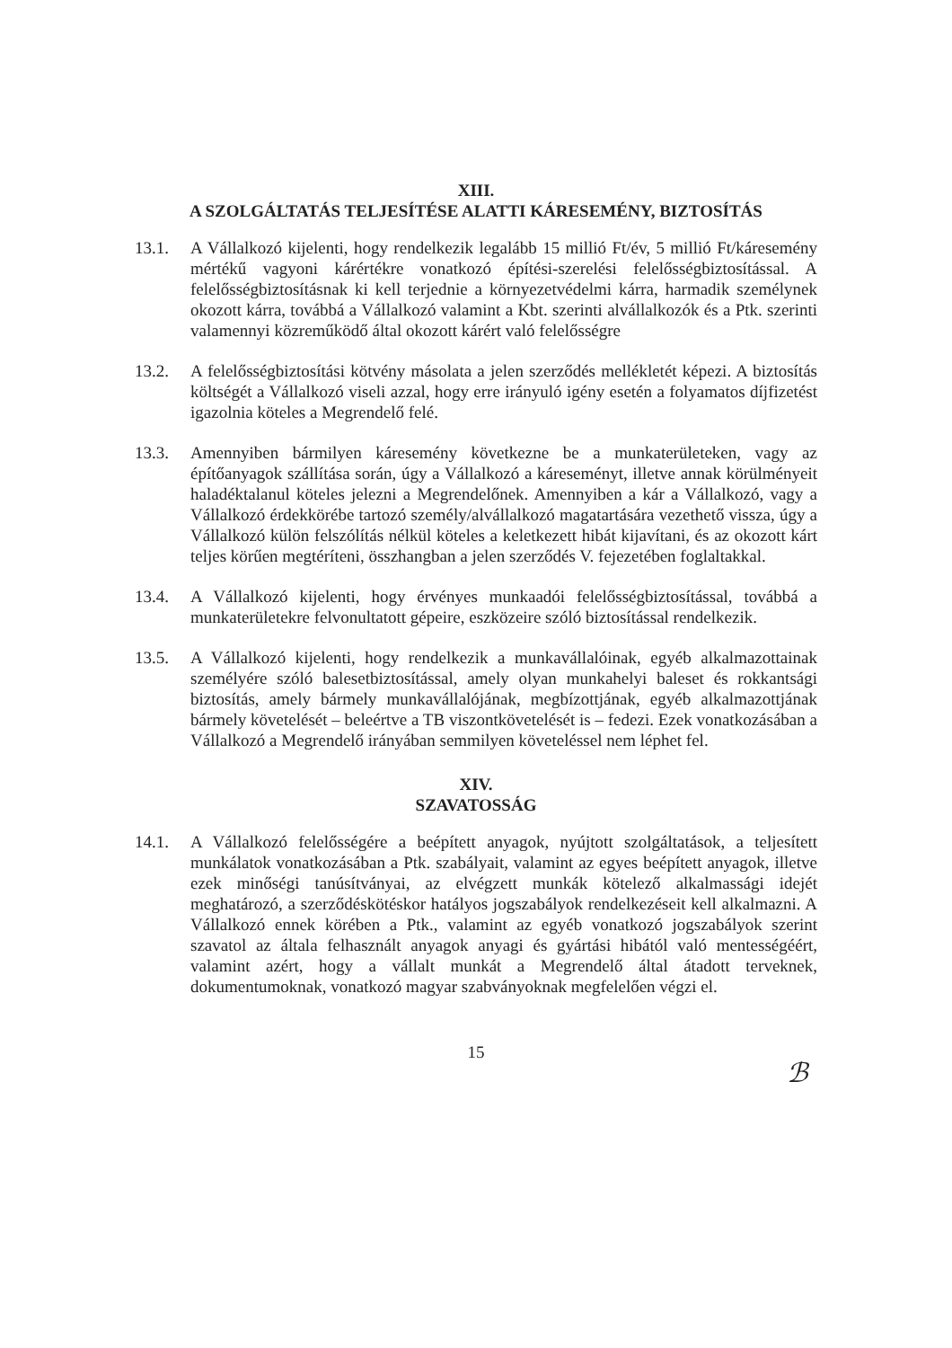XIII.
A SZOLGÁLTATÁS TELJESÍTÉSE ALATTI KÁRESEMÉNY, BIZTOSÍTÁS
13.1. A Vállalkozó kijelenti, hogy rendelkezik legalább 15 millió Ft/év, 5 millió Ft/káresemény mértékű vagyoni kárértékre vonatkozó építési-szerelési felelősségbiztosítással. A felelősségbiztosításnak ki kell terjednie a környezetvédelmi kárra, harmadik személynek okozott kárra, továbbá a Vállalkozó valamint a Kbt. szerinti alvállalkozók és a Ptk. szerinti valamennyi közreműködő által okozott kárért való felelősségre
13.2. A felelősségbiztosítási kötvény másolata a jelen szerződés mellékletét képezi. A biztosítás költségét a Vállalkozó viseli azzal, hogy erre irányuló igény esetén a folyamatos díjfizetést igazolnia köteles a Megrendelő felé.
13.3. Amennyiben bármilyen káresemény következne be a munkaterületeken, vagy az építőanyagok szállítása során, úgy a Vállalkozó a káreseményt, illetve annak körülményeit haladéktalanul köteles jelezni a Megrendelőnek. Amennyiben a kár a Vállalkozó, vagy a Vállalkozó érdekkörébe tartozó személy/alvállalkozó magatartására vezethető vissza, úgy a Vállalkozó külön felszólítás nélkül köteles a keletkezett hibát kijavítani, és az okozott kárt teljes körűen megtéríteni, összhangban a jelen szerződés V. fejezetében foglaltakkal.
13.4. A Vállalkozó kijelenti, hogy érvényes munkaadói felelősségbiztosítással, továbbá a munkaterületekre felvonultatott gépeire, eszközeire szóló biztosítással rendelkezik.
13.5. A Vállalkozó kijelenti, hogy rendelkezik a munkavállalóinak, egyéb alkalmazottainak személyére szóló balesetbiztosítással, amely olyan munkahelyi baleset és rokkantsági biztosítás, amely bármely munkavállalójának, megbízottjának, egyéb alkalmazottjának bármely követelését – beleértve a TB viszontkövetelését is – fedezi. Ezek vonatkozásában a Vállalkozó a Megrendelő irányában semmilyen követeléssel nem léphet fel.
XIV.
SZAVATOSSÁG
14.1. A Vállalkozó felelősségére a beépített anyagok, nyújtott szolgáltatások, a teljesített munkálatok vonatkozásában a Ptk. szabályait, valamint az egyes beépített anyagok, illetve ezek minőségi tanúsítványai, az elvégzett munkák kötelező alkalmassági idejét meghatározó, a szerződéskötéskor hatályos jogszabályok rendelkezéseit kell alkalmazni. A Vállalkozó ennek körében a Ptk., valamint az egyéb vonatkozó jogszabályok szerint szavatol az általa felhasznált anyagok anyagi és gyártási hibától való mentességéért, valamint azért, hogy a vállalt munkát a Megrendelő által átadott terveknek, dokumentumoknak, vonatkozó magyar szabványoknak megfelelően végzi el.
15
ℬ